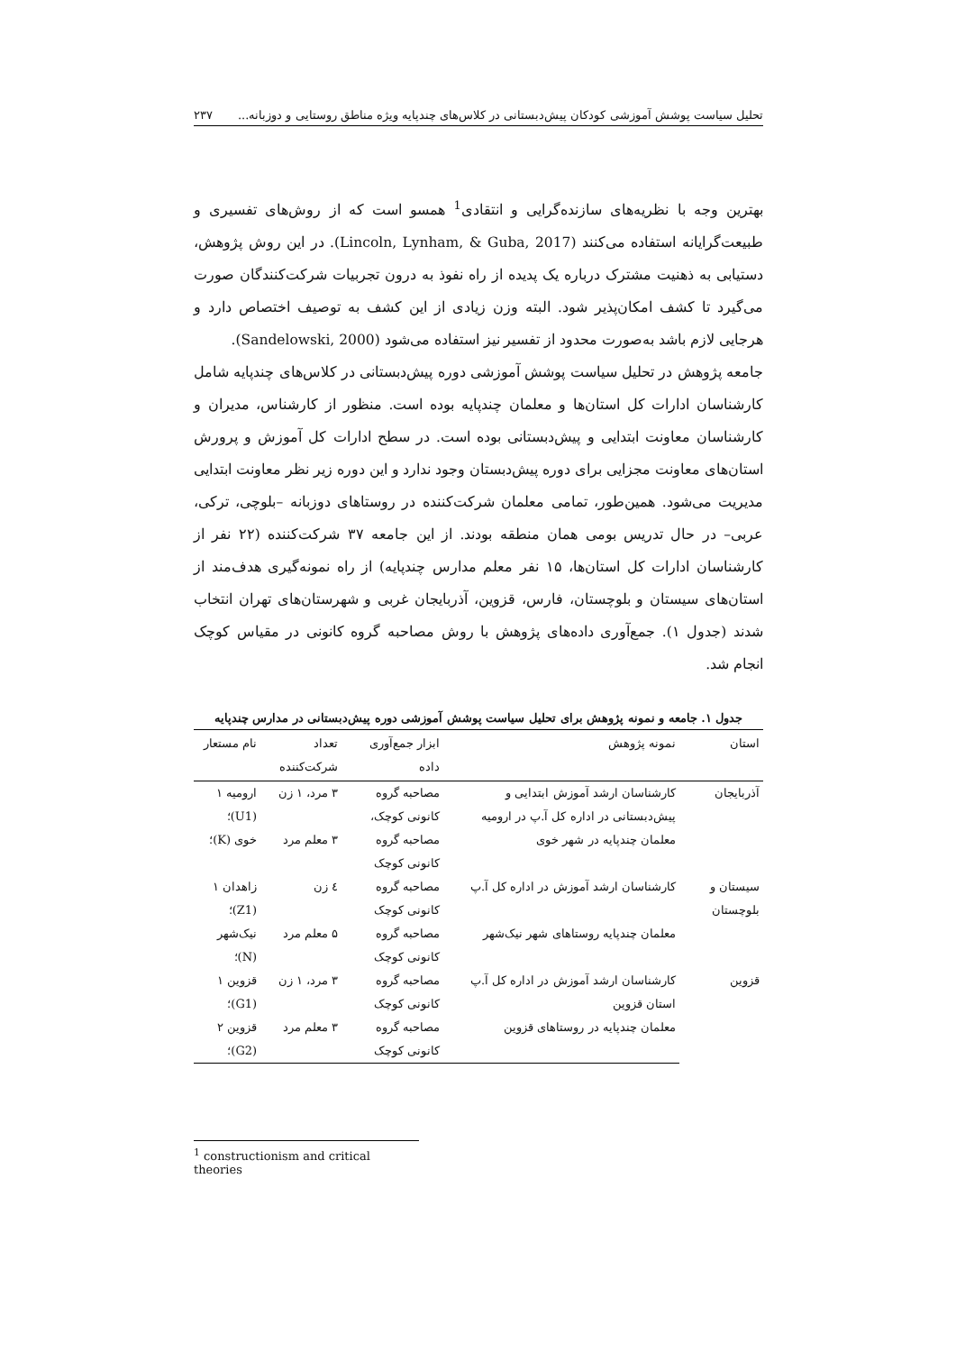تحلیل سیاست پوشش آموزشی کودکان پیش‌دبستانی در کلاس‌های چندپایه ویژه مناطق روستایی و دوزبانه... ۲۳۷
بهترین وجه با نظریه‌های سازنده‌گرایی و انتقادی<sup>1</sup> همسو است که از روش‌های تفسیری و طبیعت‌گرایانه استفاده می‌کنند (Lincoln, Lynham, & Guba, 2017). در این روش پژوهش، دستیابی به ذهنیت مشترک درباره یک پدیده از راه نفوذ به درون تجربیات شرکت‌کنندگان صورت می‌گیرد تا کشف امکان‌پذیر شود. البته وزن زیادی از این کشف به توصیف اختصاص دارد و هرجایی لازم باشد به‌صورت محدود از تفسیر نیز استفاده می‌شود (Sandelowski, 2000).
جامعه پژوهش در تحلیل سیاست پوشش آموزشی دوره پیش‌دبستانی در کلاس‌های چندپایه شامل کارشناسان ادارات کل استان‌ها و معلمان چندپایه بوده است. منظور از کارشناس، مدیران و کارشناسان معاونت ابتدایی و پیش‌دبستانی بوده است. در سطح ادارات کل آموزش و پرورش استان‌های معاونت مجزایی برای دوره پیش‌دبستان وجود ندارد و این دوره زیر نظر معاونت ابتدایی مدیریت می‌شود. همین‌طور، تمامی معلمان شرکت‌کننده در روستاهای دوزبانه –بلوچی، ترکی، عربی– در حال تدریس بومی همان منطقه بودند. از این جامعه ۳۷ شرکت‌کننده (۲۲ نفر از کارشناسان ادارات کل استان‌ها، ۱۵ نفر معلم مدارس چندپایه) از راه نمونه‌گیری هدف‌مند از استان‌های سیستان و بلوچستان، فارس، قزوین، آذربایجان غربی و شهرستان‌های تهران انتخاب شدند (جدول ۱). جمع‌آوری داده‌های پژوهش با روش مصاحبه گروه کانونی در مقیاس کوچک انجام شد.
جدول ۱. جامعه و نمونه پژوهش برای تحلیل سیاست پوشش آموزشی دوره پیش‌دبستانی در مدارس چندپایه
| استان | نمونه پژوهش | ابزار جمع‌آوری داده | تعداد شرکت‌کننده | نام مستعار |
| --- | --- | --- | --- | --- |
| آذربایجان | کارشناسان ارشد آموزش ابتدایی و پیش‌دبستانی در اداره کل آ.پ در ارومیه | مصاحبه گروه کانونی کوچک، | ۳ مرد، ۱ زن | ارومیه ۱ (U1)؛ |
| | معلمان چندپایه در شهر خوی | مصاحبه گروه کانونی کوچک | ۳ معلم مرد | خوی (K)؛ |
| سیستان و بلوچستان | کارشناسان ارشد آموزش در اداره کل آ.پ | مصاحبه گروه کانونی کوچک | ٤ زن | زاهدان ۱ (Z1)؛ |
| | معلمان چندپایه روستاهای شهر نیک‌شهر | مصاحبه گروه کانونی کوچک | ۵ معلم مرد | نیک‌شهر (N)؛ |
| قزوین | کارشناسان ارشد آموزش در اداره کل آ.پ استان قزوین | مصاحبه گروه کانونی کوچک | ۳ مرد، ۱ زن | قزوین ۱ (G1)؛ |
| | معلمان چندپایه در روستاهای قزوین | مصاحبه گروه کانونی کوچک | ۳ معلم مرد | قزوین ۲ (G2)؛ |
<sup>1</sup> constructionism and critical theories